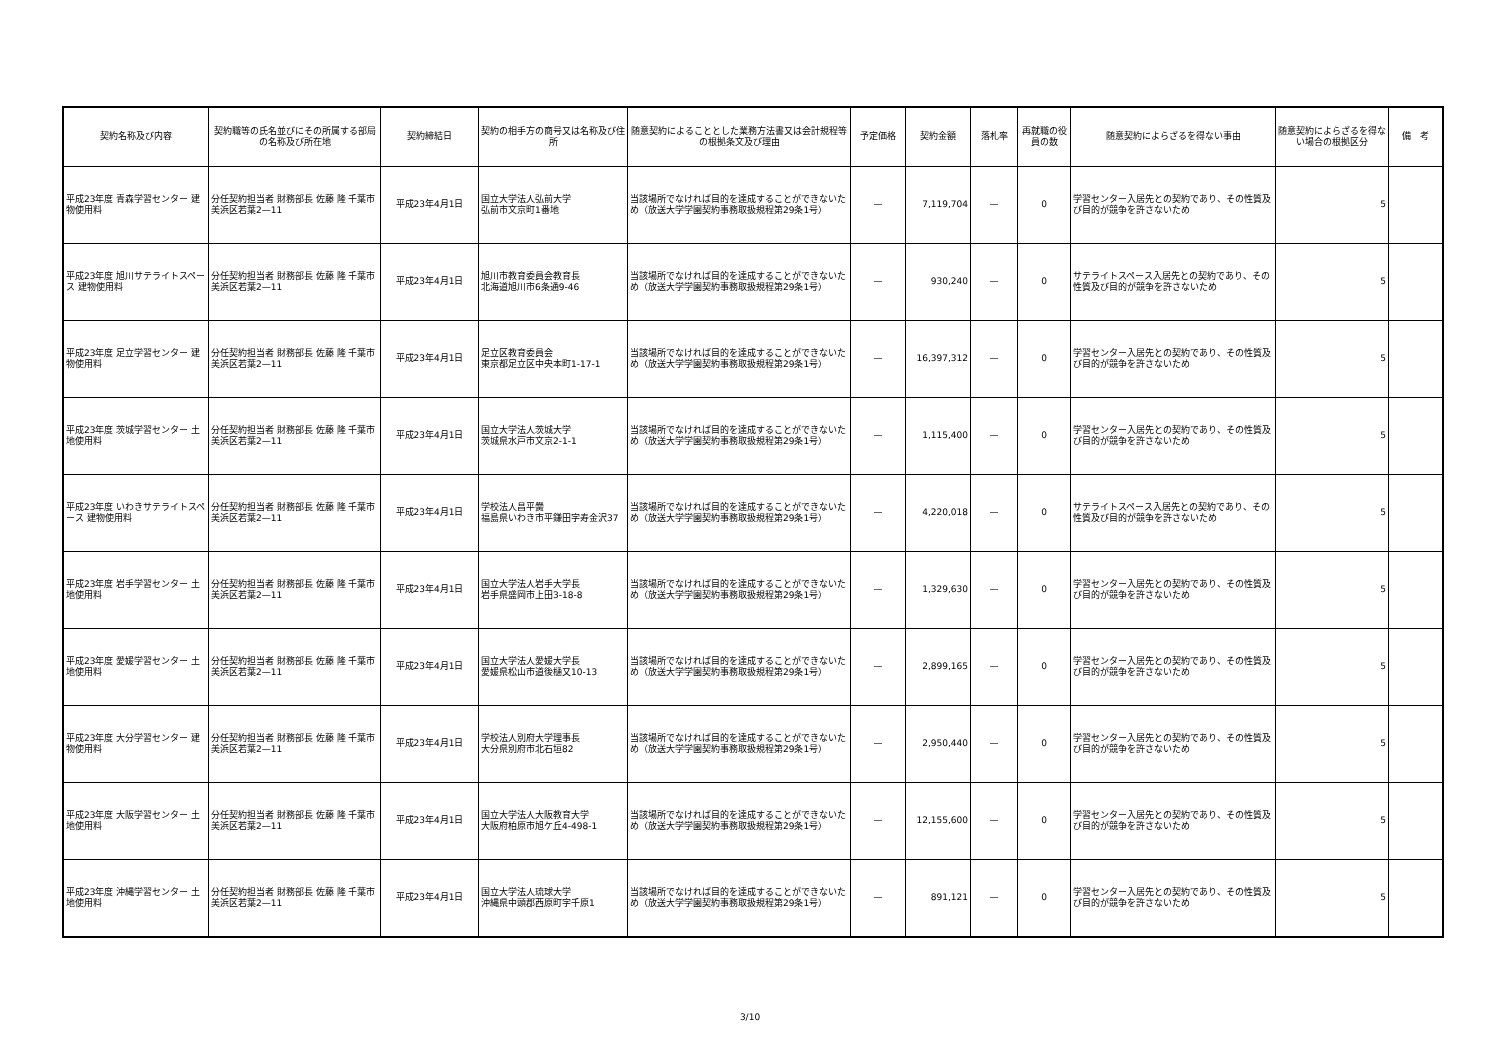| 契約名称及び内容 | 契約職等の氏名並びにその所属する部局の名称及び所在地 | 契約締結日 | 契約の相手方の商号又は名称及び住所 | 随意契約によることとした業務方法書又は会計規程等の根拠条文及び理由 | 予定価格 | 契約金額 | 落札率 | 再就職の役員の数 | 随意契約によらざるを得ない事由 | 随意契約によらざるを得ない場合の根拠区分 | 備 考 |
| --- | --- | --- | --- | --- | --- | --- | --- | --- | --- | --- | --- |
| 平成23年度 青森学習センター 建物使用料 | 分任契約担当者 財務部長 佐藤 隆 千葉市美浜区若葉2—11 | 平成23年4月1日 | 国立大学法人弘前大学 弘前市文京町1番地 | 当該場所でなければ目的を達成することができないため（放送大学学園契約事務取扱規程第29条1号） | — | 7,119,704 | — | 0 | 学習センター入居先との契約であり、その性質及び目的が競争を許さないため | 5 | |
| 平成23年度 旭川サテライトスペース 建物使用料 | 分任契約担当者 財務部長 佐藤 隆 千葉市美浜区若葉2—11 | 平成23年4月1日 | 旭川市教育委員会教育長 北海道旭川市6条通9-46 | 当該場所でなければ目的を達成することができないため（放送大学学園契約事務取扱規程第29条1号） | — | 930,240 | — | 0 | サテライトスペース入居先との契約であり、その性質及び目的が競争を許さないため | 5 | |
| 平成23年度 足立学習センター 建物使用料 | 分任契約担当者 財務部長 佐藤 隆 千葉市美浜区若葉2—11 | 平成23年4月1日 | 足立区教育委員会 東京都足立区中央本町1-17-1 | 当該場所でなければ目的を達成することができないため（放送大学学園契約事務取扱規程第29条1号） | — | 16,397,312 | — | 0 | 学習センター入居先との契約であり、その性質及び目的が競争を許さないため | 5 | |
| 平成23年度 茨城学習センター 土地使用料 | 分任契約担当者 財務部長 佐藤 隆 千葉市美浜区若葉2—11 | 平成23年4月1日 | 国立大学法人茨城大学 茨城県水戸市文京2-1-1 | 当該場所でなければ目的を達成することができないため（放送大学学園契約事務取扱規程第29条1号） | — | 1,115,400 | — | 0 | 学習センター入居先との契約であり、その性質及び目的が競争を許さないため | 5 | |
| 平成23年度 いわきサテライトスペース 建物使用料 | 分任契約担当者 財務部長 佐藤 隆 千葉市美浜区若葉2—11 | 平成23年4月1日 | 学校法人昌平黌 福島県いわき市平鎌田字寿金沢37 | 当該場所でなければ目的を達成することができないため（放送大学学園契約事務取扱規程第29条1号） | — | 4,220,018 | — | 0 | サテライトスペース入居先との契約であり、その性質及び目的が競争を許さないため | 5 | |
| 平成23年度 岩手学習センター 土地使用料 | 分任契約担当者 財務部長 佐藤 隆 千葉市美浜区若葉2—11 | 平成23年4月1日 | 国立大学法人岩手大学長 岩手県盛岡市上田3-18-8 | 当該場所でなければ目的を達成することができないため（放送大学学園契約事務取扱規程第29条1号） | — | 1,329,630 | — | 0 | 学習センター入居先との契約であり、その性質及び目的が競争を許さないため | 5 | |
| 平成23年度 愛媛学習センター 土地使用料 | 分任契約担当者 財務部長 佐藤 隆 千葉市美浜区若葉2—11 | 平成23年4月1日 | 国立大学法人愛媛大学長 愛媛県松山市道後樋又10-13 | 当該場所でなければ目的を達成することができないため（放送大学学園契約事務取扱規程第29条1号） | — | 2,899,165 | — | 0 | 学習センター入居先との契約であり、その性質及び目的が競争を許さないため | 5 | |
| 平成23年度 大分学習センター 建物使用料 | 分任契約担当者 財務部長 佐藤 隆 千葉市美浜区若葉2—11 | 平成23年4月1日 | 学校法人別府大学理事長 大分県別府市北石垣82 | 当該場所でなければ目的を達成することができないため（放送大学学園契約事務取扱規程第29条1号） | — | 2,950,440 | — | 0 | 学習センター入居先との契約であり、その性質及び目的が競争を許さないため | 5 | |
| 平成23年度 大阪学習センター 土地使用料 | 分任契約担当者 財務部長 佐藤 隆 千葉市美浜区若葉2—11 | 平成23年4月1日 | 国立大学法人大阪教育大学 大阪府柏原市旭ケ丘4-498-1 | 当該場所でなければ目的を達成することができないため（放送大学学園契約事務取扱規程第29条1号） | — | 12,155,600 | — | 0 | 学習センター入居先との契約であり、その性質及び目的が競争を許さないため | 5 | |
| 平成23年度 沖縄学習センター 土地使用料 | 分任契約担当者 財務部長 佐藤 隆 千葉市美浜区若葉2—11 | 平成23年4月1日 | 国立大学法人琉球大学 沖縄県中頭郡西原町字千原1 | 当該場所でなければ目的を達成することができないため（放送大学学園契約事務取扱規程第29条1号） | — | 891,121 | — | 0 | 学習センター入居先との契約であり、その性質及び目的が競争を許さないため | 5 | |
3/10